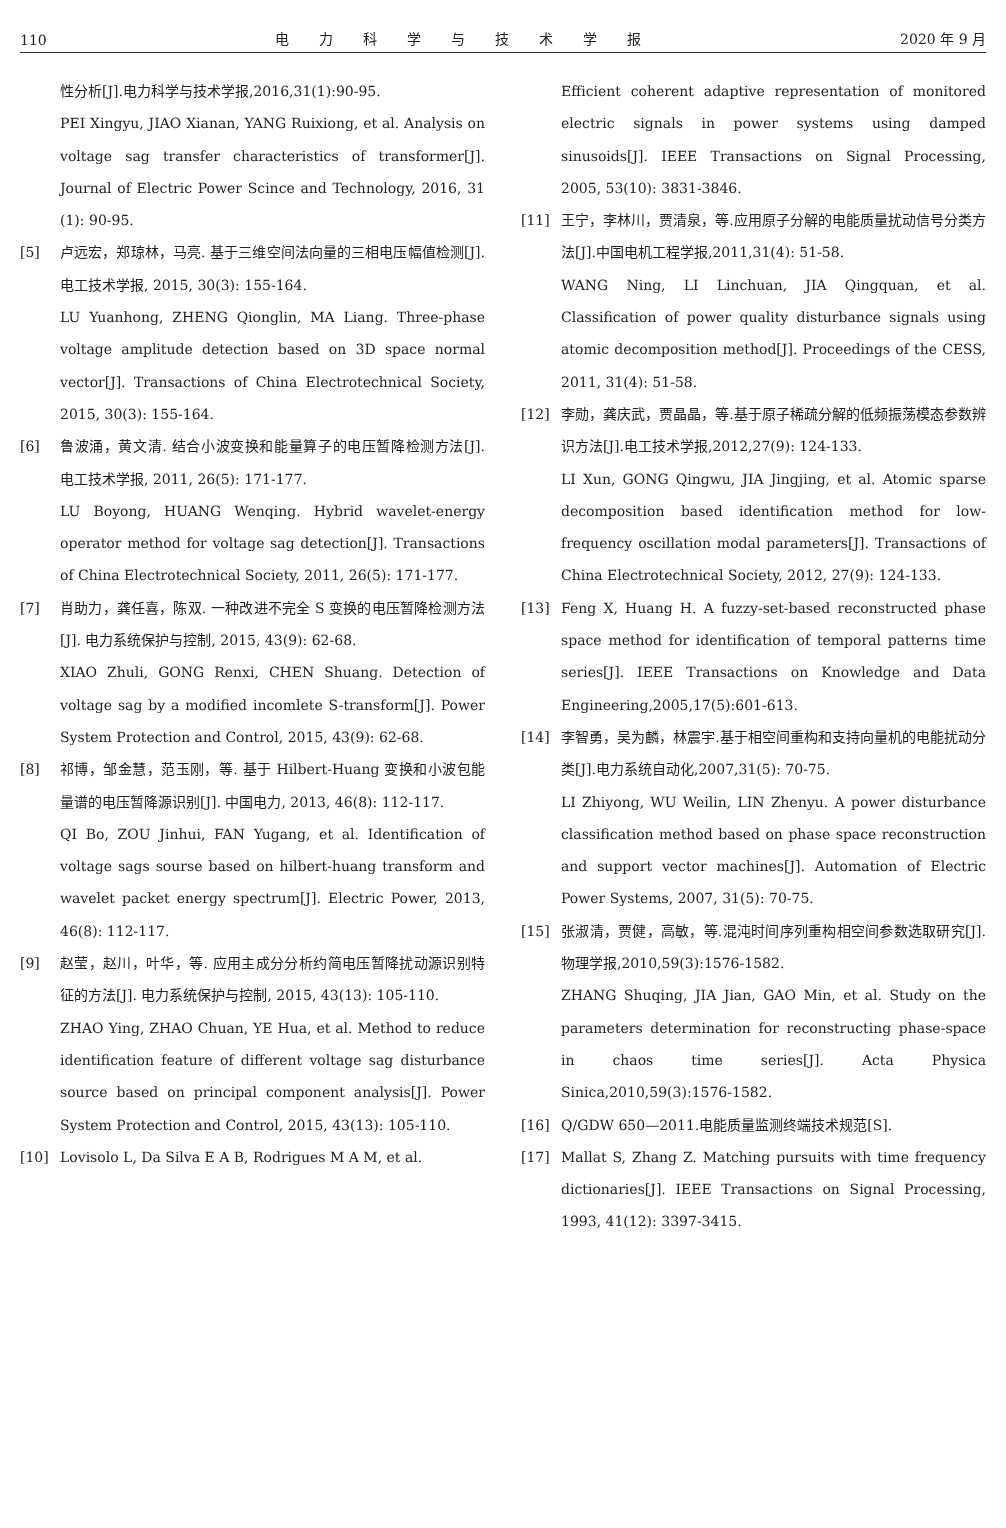110 电力科学与技术学报 2020 年 9 月
性分析[J].电力科学与技术学报,2016,31(1):90-95.
PEI Xingyu, JIAO Xianan, YANG Ruixiong, et al. Analysis on voltage sag transfer characteristics of transformer[J]. Journal of Electric Power Scince and Technology, 2016, 31 (1): 90-95.
[5] 卢远宏，郑琼林，马亮. 基于三维空间法向量的三相电压幅值检测[J]. 电工技术学报, 2015, 30(3): 155-164.
LU Yuanhong, ZHENG Qionglin, MA Liang. Three-phase voltage amplitude detection based on 3D space normal vector[J]. Transactions of China Electrotechnical Society, 2015, 30(3): 155-164.
[6] 鲁波涌，黄文清. 结合小波变换和能量算子的电压暂降检测方法[J]. 电工技术学报, 2011, 26(5): 171-177.
LU Boyong, HUANG Wenqing. Hybrid wavelet-energy operator method for voltage sag detection[J]. Transactions of China Electrotechnical Society, 2011, 26(5): 171-177.
[7] 肖助力，龚任喜，陈双. 一种改进不完全 S 变换的电压暂降检测方法[J]. 电力系统保护与控制, 2015, 43(9): 62-68.
XIAO Zhuli, GONG Renxi, CHEN Shuang. Detection of voltage sag by a modified incomlete S-transform[J]. Power System Protection and Control, 2015, 43(9): 62-68.
[8] 祁博，邹金慧，范玉刚，等. 基于 Hilbert-Huang 变换和小波包能量谱的电压暂降源识别[J]. 中国电力, 2013, 46(8): 112-117.
QI Bo, ZOU Jinhui, FAN Yugang, et al. Identification of voltage sags sourse based on hilbert-huang transform and wavelet packet energy spectrum[J]. Electric Power, 2013, 46(8): 112-117.
[9] 赵莹，赵川，叶华，等. 应用主成分分析约简电压暂降扰动源识别特征的方法[J]. 电力系统保护与控制, 2015, 43(13): 105-110.
ZHAO Ying, ZHAO Chuan, YE Hua, et al. Method to reduce identification feature of different voltage sag disturbance source based on principal component analysis[J]. Power System Protection and Control, 2015, 43(13): 105-110.
[10] Lovisolo L, Da Silva E A B, Rodrigues M A M, et al.
Efficient coherent adaptive representation of monitored electric signals in power systems using damped sinusoids[J]. IEEE Transactions on Signal Processing, 2005, 53(10): 3831-3846.
[11] 王宁，李林川，贾清泉，等.应用原子分解的电能质量扰动信号分类方法[J].中国电机工程学报,2011,31(4): 51-58.
WANG Ning, LI Linchuan, JIA Qingquan, et al. Classification of power quality disturbance signals using atomic decomposition method[J]. Proceedings of the CESS, 2011, 31(4): 51-58.
[12] 李勋，龚庆武，贾晶晶，等.基于原子稀疏分解的低频振荡模态参数辨识方法[J].电工技术学报,2012,27(9): 124-133.
LI Xun, GONG Qingwu, JIA Jingjing, et al. Atomic sparse decomposition based identification method for low-frequency oscillation modal parameters[J]. Transactions of China Electrotechnical Society, 2012, 27(9): 124-133.
[13] Feng X, Huang H. A fuzzy-set-based reconstructed phase space method for identification of temporal patterns time series[J]. IEEE Transactions on Knowledge and Data Engineering,2005,17(5):601-613.
[14] 李智勇，吴为麟，林震宇.基于相空间重构和支持向量机的电能扰动分类[J].电力系统自动化,2007,31(5): 70-75.
LI Zhiyong, WU Weilin, LIN Zhenyu. A power disturbance classification method based on phase space reconstruction and support vector machines[J]. Automation of Electric Power Systems, 2007, 31(5): 70-75.
[15] 张淑清，贾健，高敏，等.混沌时间序列重构相空间参数选取研究[J].物理学报,2010,59(3):1576-1582.
ZHANG Shuqing, JIA Jian, GAO Min, et al. Study on the parameters determination for reconstructing phase-space in chaos time series[J]. Acta Physica Sinica,2010,59(3):1576-1582.
[16] Q/GDW 650—2011.电能质量监测终端技术规范[S].
[17] Mallat S, Zhang Z. Matching pursuits with time frequency dictionaries[J]. IEEE Transactions on Signal Processing, 1993, 41(12): 3397-3415.